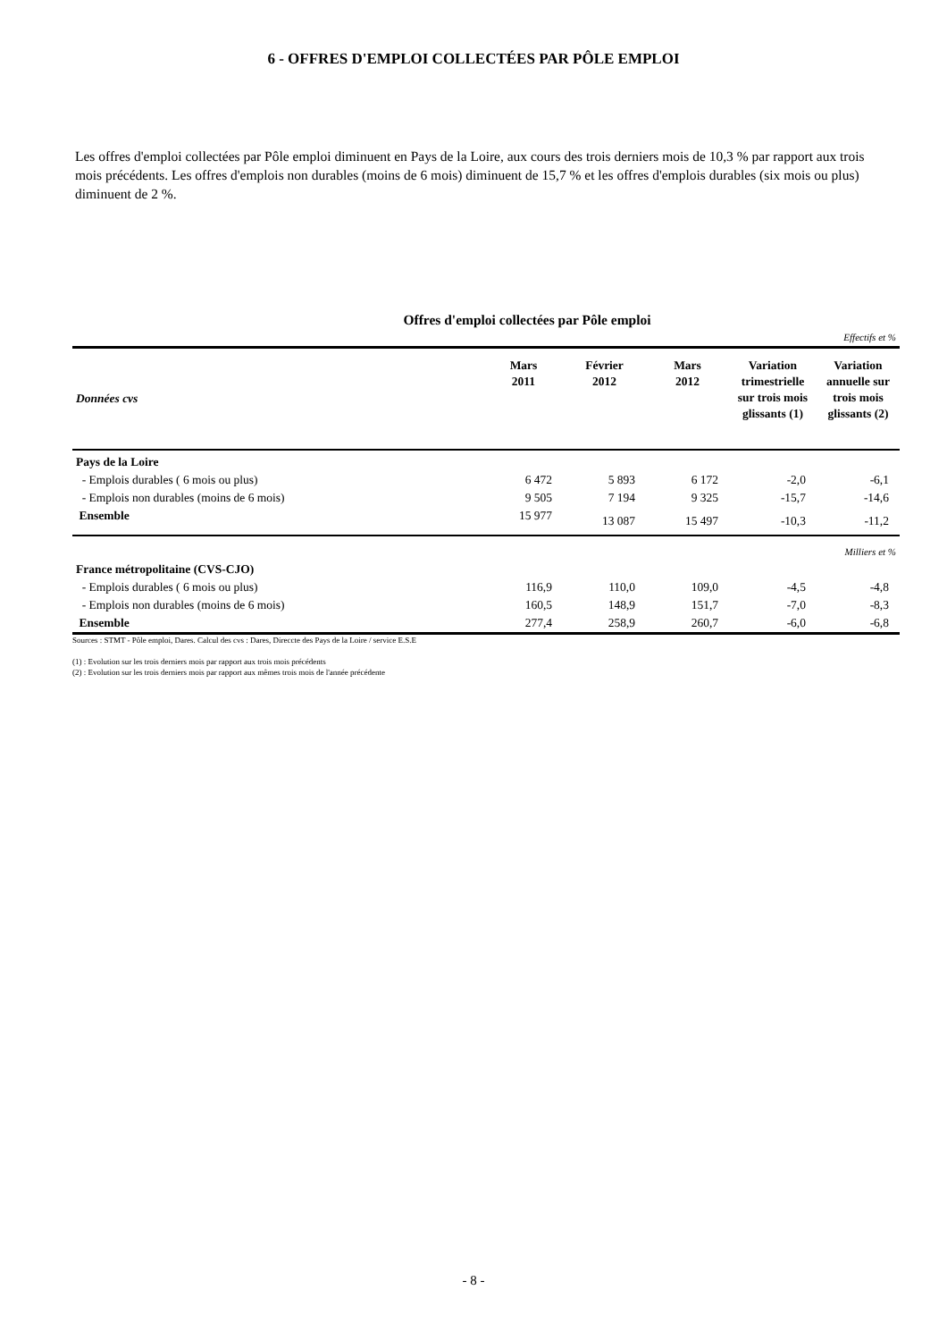6 - OFFRES D'EMPLOI COLLECTÉES PAR PÔLE EMPLOI
Les offres d'emploi collectées par Pôle emploi diminuent en Pays de la Loire, aux cours des trois derniers mois de 10,3 % par rapport aux trois mois précédents. Les offres d'emplois non durables (moins de 6 mois) diminuent de 15,7 % et les offres d'emplois durables (six mois ou plus) diminuent de 2 %.
Offres d'emploi collectées par Pôle emploi
| Effectifs et % | | | | | |
| Données cvs | Mars 2011 | Février 2012 | Mars 2012 | Variation trimestrielle sur trois mois glissants (1) | Variation annuelle sur trois mois glissants (2) |
| Pays de la Loire | | | | | |
| - Emplois durables ( 6 mois ou plus) | 6 472 | 5 893 | 6 172 | -2,0 | -6,1 |
| - Emplois non durables (moins de 6 mois) | 9 505 | 7 194 | 9 325 | -15,7 | -14,6 |
| Ensemble | 15 977 | 13 087 | 15 497 | -10,3 | -11,2 |
| Milliers et % | | | | | |
| France métropolitaine (CVS-CJO) | | | | | |
| - Emplois durables ( 6 mois ou plus) | 116,9 | 110,0 | 109,0 | -4,5 | -4,8 |
| - Emplois non durables (moins de 6 mois) | 160,5 | 148,9 | 151,7 | -7,0 | -8,3 |
| Ensemble | 277,4 | 258,9 | 260,7 | -6,0 | -6,8 |
Sources : STMT - Pôle emploi, Dares. Calcul des cvs : Dares, Direccte des Pays de la Loire / service E.S.E
(1) : Evolution sur les trois derniers mois par rapport aux trois mois précédents
(2) : Evolution sur les trois derniers mois par rapport aux mêmes trois mois de l'année précédente
- 8 -